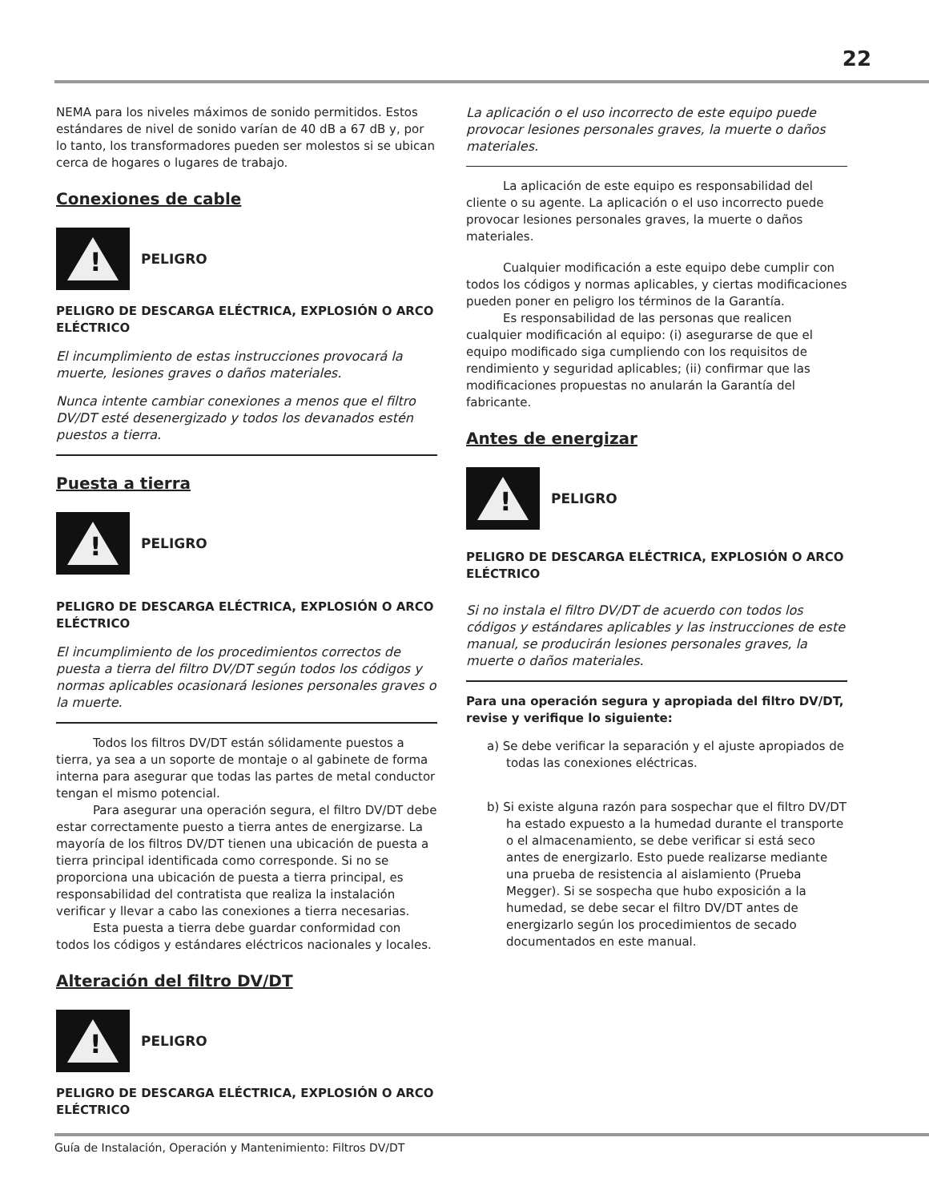22
NEMA para los niveles máximos de sonido permitidos. Estos estándares de nivel de sonido varían de 40 dB a 67 dB y, por lo tanto, los transformadores pueden ser molestos si se ubican cerca de hogares o lugares de trabajo.
Conexiones de cable
!
PELIGRO
PELIGRO DE DESCARGA ELÉCTRICA, EXPLOSIÓN O ARCO ELÉCTRICO
El incumplimiento de estas instrucciones provocará la muerte, lesiones graves o daños materiales.
Nunca intente cambiar conexiones a menos que el filtro DV/DT esté desenergizado y todos los devanados estén puestos a tierra.
Puesta a tierra
!
PELIGRO
PELIGRO DE DESCARGA ELÉCTRICA, EXPLOSIÓN O ARCO ELÉCTRICO
El incumplimiento de los procedimientos correctos de puesta a tierra del filtro DV/DT según todos los códigos y normas aplicables ocasionará lesiones personales graves o la muerte.
Todos los filtros DV/DT están sólidamente puestos a tierra, ya sea a un soporte de montaje o al gabinete de forma interna para asegurar que todas las partes de metal conductor tengan el mismo potencial.
Para asegurar una operación segura, el filtro DV/DT debe estar correctamente puesto a tierra antes de energizarse. La mayoría de los filtros DV/DT tienen una ubicación de puesta a tierra principal identificada como corresponde. Si no se proporciona una ubicación de puesta a tierra principal, es responsabilidad del contratista que realiza la instalación verificar y llevar a cabo las conexiones a tierra necesarias.
Esta puesta a tierra debe guardar conformidad con todos los códigos y estándares eléctricos nacionales y locales.
Alteración del filtro DV/DT
!
PELIGRO
PELIGRO DE DESCARGA ELÉCTRICA, EXPLOSIÓN O ARCO ELÉCTRICO
La aplicación o el uso incorrecto de este equipo puede provocar lesiones personales graves, la muerte o daños materiales.
La aplicación de este equipo es responsabilidad del cliente o su agente. La aplicación o el uso incorrecto puede provocar lesiones personales graves, la muerte o daños materiales.
Cualquier modificación a este equipo debe cumplir con todos los códigos y normas aplicables, y ciertas modificaciones pueden poner en peligro los términos de la Garantía.
Es responsabilidad de las personas que realicen cualquier modificación al equipo: (i) asegurarse de que el equipo modificado siga cumpliendo con los requisitos de rendimiento y seguridad aplicables; (ii) confirmar que las modificaciones propuestas no anularán la Garantía del fabricante.
Antes de energizar
!
PELIGRO
PELIGRO DE DESCARGA ELÉCTRICA, EXPLOSIÓN O ARCO ELÉCTRICO
Si no instala el filtro DV/DT de acuerdo con todos los códigos y estándares aplicables y las instrucciones de este manual, se producirán lesiones personales graves, la muerte o daños materiales.
Para una operación segura y apropiada del filtro DV/DT, revise y verifique lo siguiente:
a) Se debe verificar la separación y el ajuste apropiados de todas las conexiones eléctricas.
b) Si existe alguna razón para sospechar que el filtro DV/DT ha estado expuesto a la humedad durante el transporte o el almacenamiento, se debe verificar si está seco antes de energizarlo. Esto puede realizarse mediante una prueba de resistencia al aislamiento (Prueba Megger). Si se sospecha que hubo exposición a la humedad, se debe secar el filtro DV/DT antes de energizarlo según los procedimientos de secado documentados en este manual.
Guía de Instalación, Operación y Mantenimiento: Filtros DV/DT